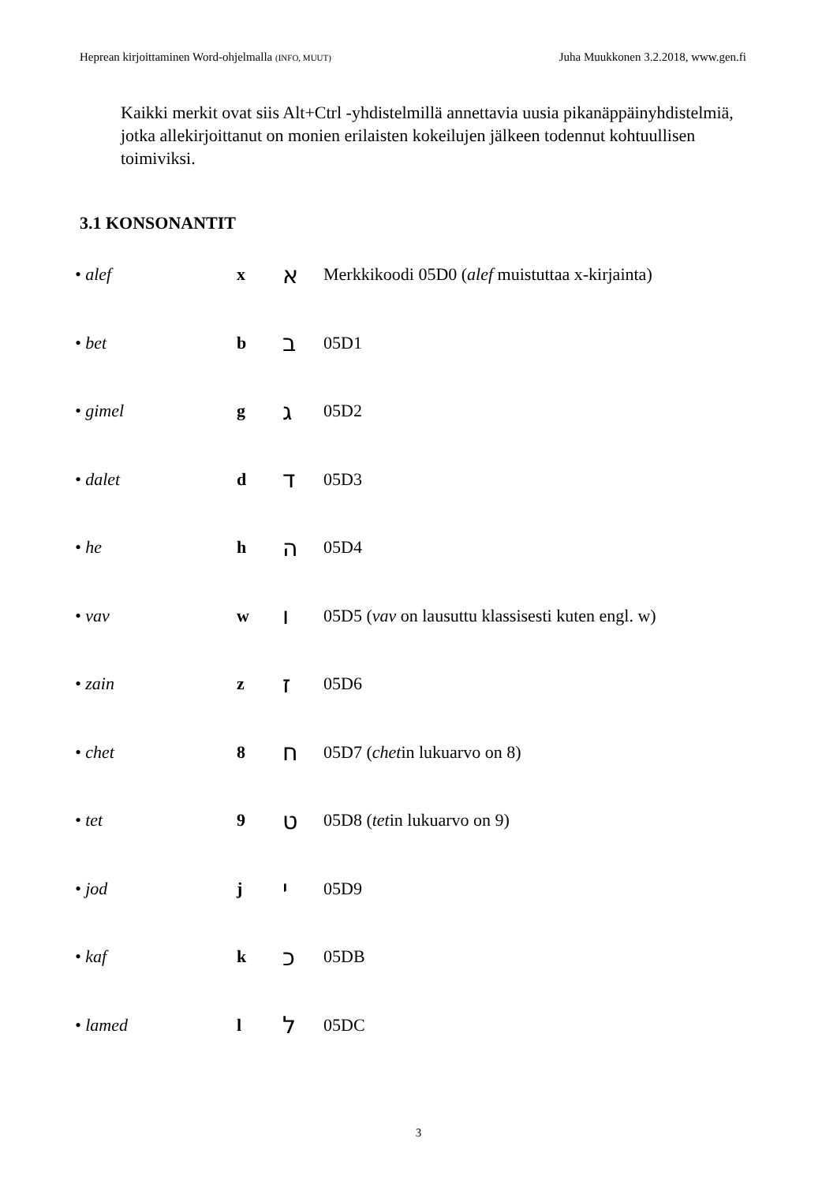Heprean kirjoittaminen Word-ohjelmalla (INFO, MUUT) Juha Muukkonen 3.2.2018, www.gen.fi
Kaikki merkit ovat siis Alt+Ctrl -yhdistelmillä annettavia uusia pikanäppäinyhdistelmiä, jotka allekirjoittanut on monien erilaisten kokeilujen jälkeen todennut kohtuullisen toimiviksi.
3.1 KONSONANTIT
| • alef | x | א | Merkkikoodi 05D0 ( alef muistuttaa x-kirjainta) |
| • bet | b | ב | 05D1 |
| • gimel | g | ג | 05D2 |
| • dalet | d | ד | 05D3 |
| • he | h | ה | 05D4 |
| • vav | w | ו | 05D5 ( vav on lausuttu klassisesti kuten engl. w) |
| • zain | z | ז | 05D6 |
| • chet | 8 | ח | 05D7 ( chet in lukuarvo on 8) |
| • tet | 9 | ט | 05D8 ( tet in lukuarvo on 9) |
| • jod | j | י | 05D9 |
| • kaf | k | כ | 05DB |
| • lamed | l | ל | 05DC |
3